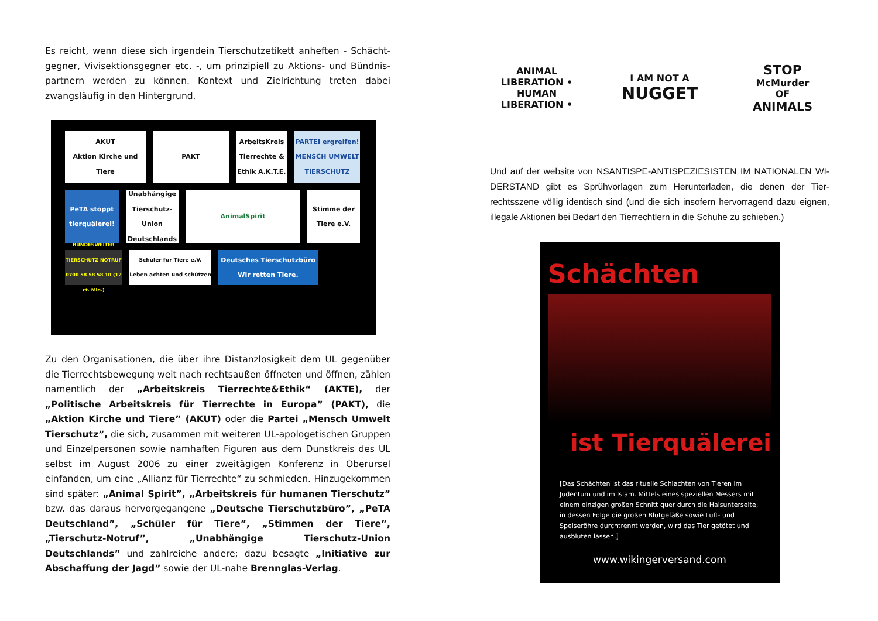Es reicht, wenn diese sich irgendein Tierschutzetikett anheften - Schächt­gegner, Vivisektionsgegner etc. -, um prinzipiell zu Aktions- und Bündnis­partnern werden zu können. Kontext und Zielrichtung treten dabei zwangsläufig in den Hintergrund.
AKUT
Aktion Kirche und Tiere
PAKT
ArbeitsKreis Tierrechte & Ethik A.K.T.E.
PARTEI ergreifen! MENSCH UMWELT TIERSCHUTZ
PeTA stoppt tierquälerei!
Unabhängige Tierschutz-Union Deutschlands
AnimalSpirit
Stimme der Tiere e.V.
BUNDESWEITER TIERSCHUTZ NOTRUF 0700 58 58 58 10 (12 ct. Min.)
Schüler für Tiere e.V. Leben achten und schützen
Deutsches Tierschutzbüro Wir retten Tiere.
Zu den Organisationen, die über ihre Distanzlosigkeit dem UL gegenüber die Tierrechtsbewegung weit nach rechtsaußen öffneten und öffnen, zäh­len namentlich der „Arbeitskreis Tierrechte&Ethik“ (AKTE), der „Politische Arbeitskreis für Tierrechte in Europa” (PAKT), die „Aktion Kirche und Tiere” (AKUT) oder die Partei „Mensch Umwelt Tierschutz”, die sich, zusammen mit weiteren UL-apologetischen Gruppen und Einzel­personen sowie namhaften Figuren aus dem Dunstkreis des UL selbst im August 2006 zu einer zweitägigen Konferenz in Oberursel einfanden, um eine „Allianz für Tierrechte“ zu schmieden. Hinzugekommen sind später: „Animal Spirit”, „Arbeitskreis für humanen Tierschutz” bzw. das daraus hervorgegangene „Deutsche Tierschutzbüro”, „PeTA Deutschland”, „Schüler für Tiere”, „Stimmen der Tiere”, „Tierschutz-Notruf”, „Unabhängige Tierschutz-Union Deutschlands” und zahlreiche andere; dazu besagte „Initiative zur Abschaffung der Jagd” sowie der UL-nahe Brennglas-Verlag.
ANIMAL LIBERATION • HUMAN LIBERATION •
I AM NOT A
NUGGET
STOP
McMurder
OF
ANIMALS
Und auf der website von NSANTISPE-ANTISPEZIESISTEN IM NATIONALEN WI­DERSTAND gibt es Sprühvorlagen zum Herunterladen, die denen der Tier­rechtsszene völlig identisch sind (und die sich insofern hervorragend dazu eig­nen, illegale Aktionen bei Bedarf den Tierrechtlern in die Schuhe zu schieben.)
Schächten
ist Tierquälerei
[Das Schächten ist das rituelle Schlachten von Tieren im Judentum und im Islam. Mittels eines spe­ziellen Messers mit einem einzigen großen Schnitt quer durch die Halsunterseite, in dessen Folge die großen Blutgefäße sowie Luft- und Speiseröhre durchtrennt werden, wird das Tier getötet und aus­bluten lassen.]
www.wikingerversand.com